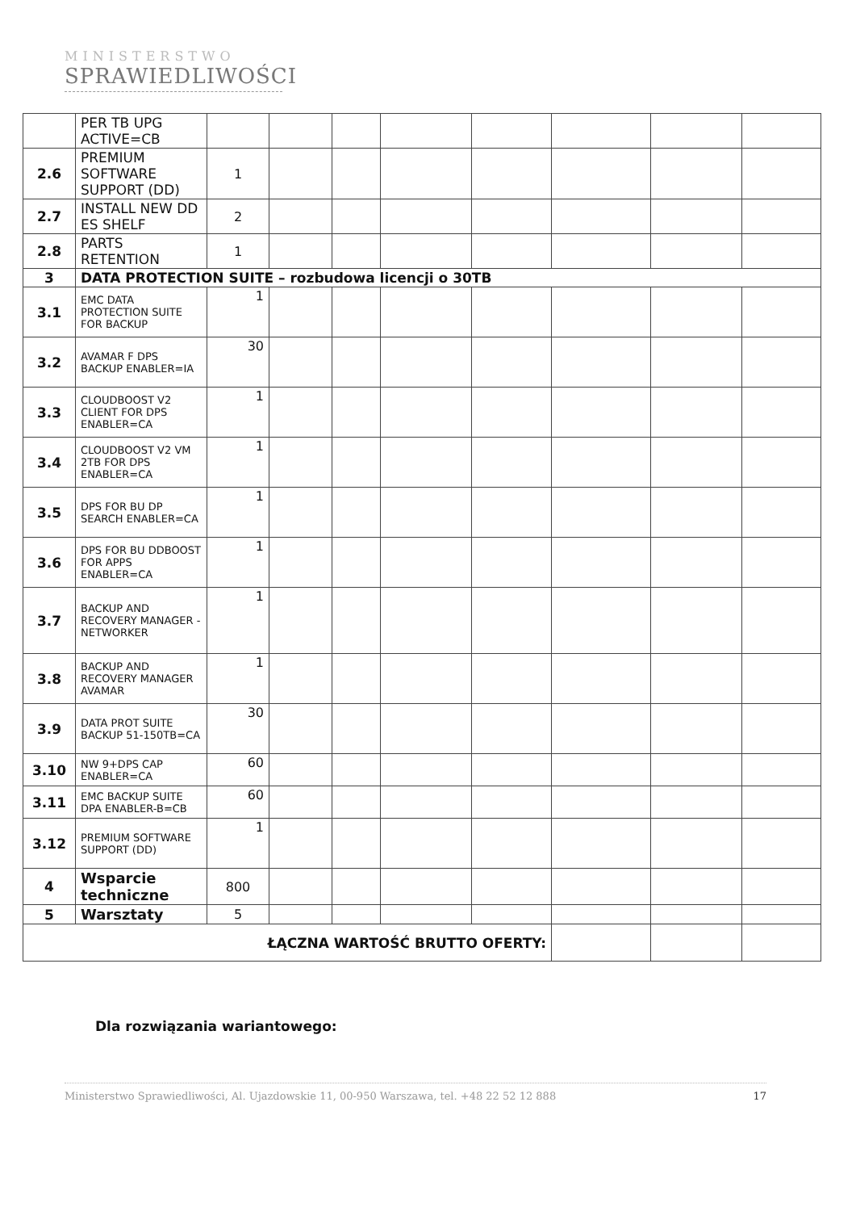MINISTERSTWO
SPRAWIEDLIWOŚCI
| | PER TB UPG ACTIVE=CB | | | | | | | | |
| 2.6 | PREMIUM SOFTWARE SUPPORT (DD) | 1 | | | | | | | |
| 2.7 | INSTALL NEW DD ES SHELF | 2 | | | | | | | |
| 2.8 | PARTS RETENTION | 1 | | | | | | | |
| 3 | DATA PROTECTION SUITE – rozbudowa licencji o 30TB | | | | | | | | |
| 3.1 | EMC DATA PROTECTION SUITE FOR BACKUP | 1 | | | | | | | |
| 3.2 | AVAMAR F DPS BACKUP ENABLER=IA | 30 | | | | | | | |
| 3.3 | CLOUDBOOST V2 CLIENT FOR DPS ENABLER=CA | 1 | | | | | | | |
| 3.4 | CLOUDBOOST V2 VM 2TB FOR DPS ENABLER=CA | 1 | | | | | | | |
| 3.5 | DPS FOR BU DP SEARCH ENABLER=CA | 1 | | | | | | | |
| 3.6 | DPS FOR BU DDBOOST FOR APPS ENABLER=CA | 1 | | | | | | | |
| 3.7 | BACKUP AND RECOVERY MANAGER - NETWORKER | 1 | | | | | | | |
| 3.8 | BACKUP AND RECOVERY MANAGER AVAMAR | 1 | | | | | | | |
| 3.9 | DATA PROT SUITE BACKUP 51-150TB=CA | 30 | | | | | | | |
| 3.10 | NW 9+DPS CAP ENABLER=CA | 60 | | | | | | | |
| 3.11 | EMC BACKUP SUITE DPA ENABLER-B=CB | 60 | | | | | | | |
| 3.12 | PREMIUM SOFTWARE SUPPORT (DD) | 1 | | | | | | | |
| 4 | Wsparcie techniczne | 800 | | | | | | | |
| 5 | Warsztaty | 5 | | | | | | | |
| ŁĄCZNA WARTOŚĆ BRUTTO OFERTY: | | | | | | | | | |
Dla rozwiązania wariantowego:
Ministerstwo Sprawiedliwości, Al. Ujazdowskie 11, 00-950 Warszawa, tel. +48 22 52 12 888 17